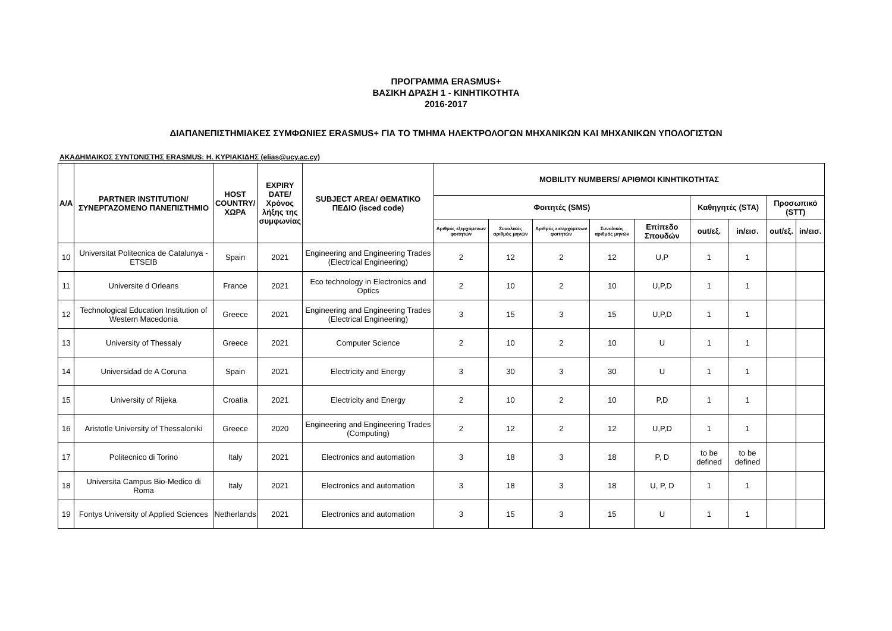ΠΡΟΓΡΑΜΜΑ ERASMUS+
ΒΑΣΙΚΗ ΔΡΑΣΗ 1 - ΚΙΝΗΤΙΚΟΤΗΤΑ
2016-2017
ΔΙΑΠΑΝΕΠΙΣΤΗΜΙΑΚΕΣ ΣΥΜΦΩΝΙΕΣ ERASMUS+ ΓΙΑ ΤΟ ΤΜΗΜΑ ΗΛΕΚΤΡΟΛΟΓΩΝ ΜΗΧΑΝΙΚΩΝ ΚΑΙ ΜΗΧΑΝΙΚΩΝ ΥΠΟΛΟΓΙΣΤΩΝ
ΑΚΑΔΗΜΑΙΚΟΣ ΣΥΝΤΟΝΙΣΤΗΣ ERASMUS: Η. ΚΥΡΙΑΚΙΔΗΣ (elias@ucy.ac.cy)
| A/A | PARTNER INSTITUTION/ ΣΥΝΕΡΓΑΖΟΜΕΝΟ ΠΑΝΕΠΙΣΤΗΜΙΟ | HOST COUNTRY/ ΧΩΡΑ | EXPIRY DATE/ Χρόνος λήξης της συμφωνίας | SUBJECT AREA/ ΘΕΜΑΤΙΚΟ ΠΕΔΙΟ (isced code) | MOBILITY NUMBERS/ ΑΡΙΘΜΟΙ ΚΙΝΗΤΙΚΟΤΗΤΑΣ | | | | | | | | |
| --- | --- | --- | --- | --- | --- | --- | --- | --- | --- | --- | --- | --- | --- |
| | | | | | Φοιτητές (SMS) | | | | | Καθηγητές (STA) | | Προσωπικό (STT) | |
| | | | | | Αριθμός εξερχόμενων φοιτητών | Συνολικός αριθμός μηνών | Αριθμός εισερχόμενων φοιτητών | Συνολικός αριθμός μηνών | Επίπεδο Σπουδών | out/εξ. | in/εισ. | out/εξ. | in/εισ. |
| 10 | Universitat Politecnica de Catalunya - ETSEIB | Spain | 2021 | Engineering and Engineering Trades (Electrical Engineering) | 2 | 12 | 2 | 12 | U,P | 1 | 1 | | |
| 11 | Universite d Orleans | France | 2021 | Eco technology in Electronics and Optics | 2 | 10 | 2 | 10 | U,P,D | 1 | 1 | | |
| 12 | Technological Education Institution of Western Macedonia | Greece | 2021 | Engineering and Engineering Trades (Electrical Engineering) | 3 | 15 | 3 | 15 | U,P,D | 1 | 1 | | |
| 13 | University of Thessaly | Greece | 2021 | Computer Science | 2 | 10 | 2 | 10 | U | 1 | 1 | | |
| 14 | Universidad de A Coruna | Spain | 2021 | Electricity and Energy | 3 | 30 | 3 | 30 | U | 1 | 1 | | |
| 15 | University of Rijeka | Croatia | 2021 | Electricity and Energy | 2 | 10 | 2 | 10 | P,D | 1 | 1 | | |
| 16 | Aristotle University of Thessaloniki | Greece | 2020 | Engineering and Engineering Trades (Computing) | 2 | 12 | 2 | 12 | U,P,D | 1 | 1 | | |
| 17 | Politecnico di Torino | Italy | 2021 | Electronics and automation | 3 | 18 | 3 | 18 | P, D | to be defined | to be defined | | |
| 18 | Universita Campus Bio-Medico di Roma | Italy | 2021 | Electronics and automation | 3 | 18 | 3 | 18 | U, P, D | 1 | 1 | | |
| 19 | Fontys University of Applied Sciences | Netherlands | 2021 | Electronics and automation | 3 | 15 | 3 | 15 | U | 1 | 1 | | |